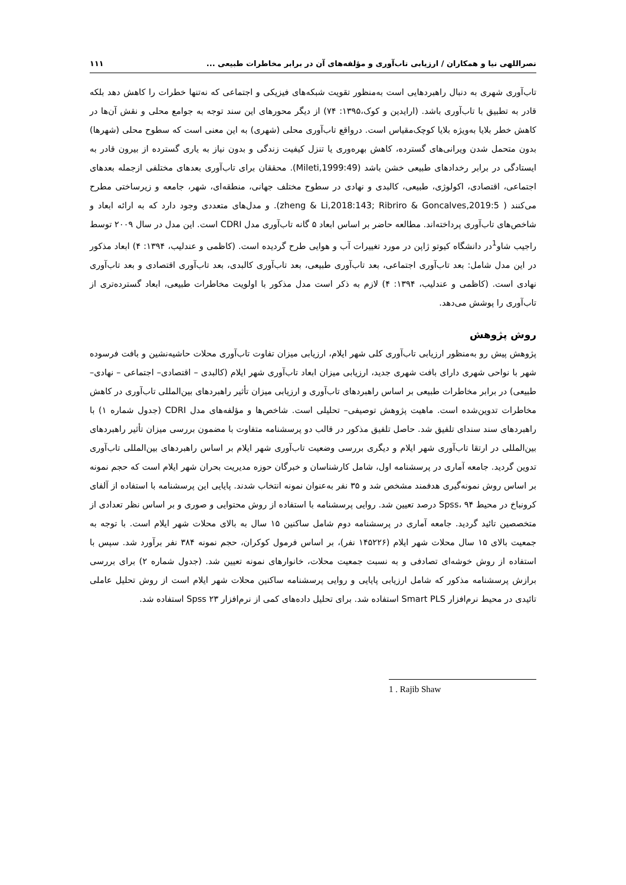نصراللهی نیا و همکاران / ارزیابی تاب‌آوری و مؤلفه‌های آن در برابر مخاطرات طبیعی ... ۱۱۱
تاب‌آوری شهری به دنبال راهبردهایی است به‌منظور تقویت شبکه‌های فیزیکی و اجتماعی که نه‌تنها خطرات را کاهش دهد بلکه قادر به تطبیق با تاب‌آوری باشد. (ارایدین و کوک،۱۳۹۵: ۷۴) از دیگر محورهای این سند توجه به جوامع محلی و نقش آن‌ها در کاهش خطر بلایا به‌ویژه بلایا کوچک‌مقیاس است. درواقع تاب‌آوری محلی (شهری) به این معنی است که سطوح محلی (شهرها) بدون متحمل شدن ویرانی‌های گسترده، کاهش بهره‌وری یا تنزل کیفیت زندگی و بدون نیاز به یاری گسترده از بیرون قادر به ایستادگی در برابر رخدادهای طبیعی خشن باشد (Mileti,1999:49). محققان برای تاب‌آوری بعدهای مختلفی ازجمله بعدهای اجتماعی، اقتصادی، اکولوژی، طبیعی، کالبدی و نهادی در سطوح مختلف جهانی، منطقه‌ای، شهر، جامعه و زیرساختی مطرح می‌کنند ( zheng & Li,2018:143; Ribriro & Goncalves,2019:5). و مدل‌های متعددی وجود دارد که به ارائه ابعاد و شاخص‌های تاب‌آوری پرداخته‌اند. مطالعه حاضر بر اساس ابعاد ۵ گانه تاب‌آوری مدل CDRI است. این مدل در سال ۲۰۰۹ توسط راجیب شاو<sup>1</sup>در دانشگاه کیوتو ژاپن در مورد تغییرات آب و هوایی طرح گردیده است. (کاظمی و عندلیب، ۱۳۹۴: ۴) ابعاد مذکور در این مدل شامل: بعد تاب‌آوری اجتماعی، بعد تاب‌آوری طبیعی، بعد تاب‌آوری کالبدی، بعد تاب‌آوری اقتصادی و بعد تاب‌آوری نهادی است. (کاظمی و عندلیب، ۱۳۹۴: ۴) لازم به ذکر است مدل مذکور با اولویت مخاطرات طبیعی، ابعاد گسترده‌تری از تاب‌آوری را پوشش می‌دهد.
روش پژوهش
پژوهش پیش رو به‌منظور ارزیابی تاب‌آوری کلی شهر ایلام، ارزیابی میزان تفاوت تاب‌آوری محلات حاشیه‌نشین و بافت فرسوده شهر با نواحی شهری دارای بافت شهری جدید، ارزیابی میزان ابعاد تاب‌آوری شهر ایلام (کالبدی – اقتصادی– اجتماعی – نهادی– طبیعی) در برابر مخاطرات طبیعی بر اساس راهبردهای تاب‌آوری و ارزیابی میزان تأثیر راهبردهای بین‌المللی تاب‌آوری در کاهش مخاطرات تدوین‌شده است. ماهیت پژوهش توصیفی– تحلیلی است. شاخص‌ها و مؤلفه‌های مدل CDRI (جدول شماره ۱) با راهبردهای سند سندای تلفیق شد. حاصل تلفیق مذکور در قالب دو پرسشنامه متفاوت با مضمون بررسی میزان تأثیر راهبردهای بین‌المللی در ارتقا تاب‌آوری شهر ایلام و دیگری بررسی وضعیت تاب‌آوری شهر ایلام بر اساس راهبردهای بین‌المللی تاب‌آوری تدوین گردید. جامعه آماری در پرسشنامه اول، شامل کارشناسان و خبرگان حوزه مدیریت بحران شهر ایلام است که حجم نمونه بر اساس روش نمونه‌گیری هدفمند مشخص شد و ۳۵ نفر به‌عنوان نمونه انتخاب شدند. پایایی این پرسشنامه با استفاده از آلفای کرونباخ در محیط Spss، ۹۴ درصد تعیین شد. روایی پرسشنامه با استفاده از روش محتوایی و صوری و بر اساس نظر تعدادی از متخصصین تائید گردید. جامعه آماری در پرسشنامه دوم شامل ساکنین ۱۵ سال به بالای محلات شهر ایلام است. با توجه به جمعیت بالای ۱۵ سال محلات شهر ایلام (۱۴۵۲۲۶ نفر)، بر اساس فرمول کوکران، حجم نمونه ۳۸۴ نفر برآورد شد. سپس با استفاده از روش خوشه‌ای تصادفی و به نسبت جمعیت محلات، خانوارهای نمونه تعیین شد. (جدول شماره ۲) برای بررسی برازش پرسشنامه مذکور که شامل ارزیابی پایایی و روایی پرسشنامه ساکنین محلات شهر ایلام است از روش تحلیل عاملی تائیدی در محیط نرم‌افزار Smart PLS استفاده شد. برای تحلیل داده‌های کمی از نرم‌افزار Spss ۲۳ استفاده شد.
1 . Rajib Shaw